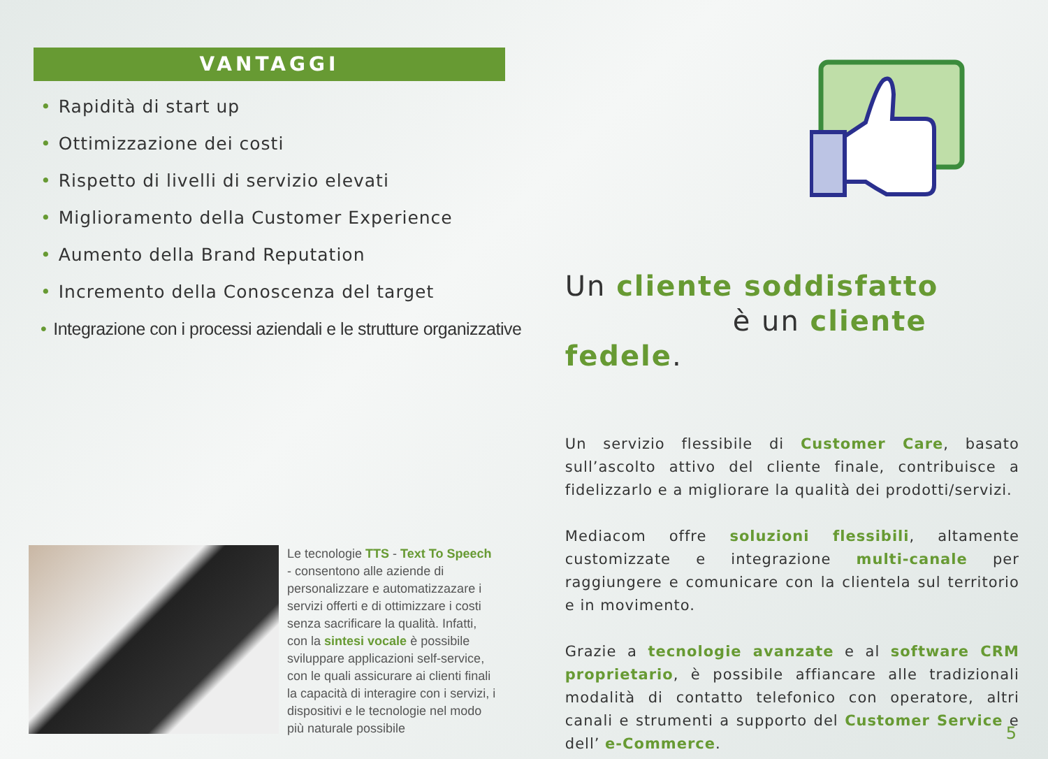VANTAGGI
• Rapidità di start up
• Ottimizzazione dei costi
• Rispetto di livelli di servizio elevati
• Miglioramento della Customer Experience
• Aumento della Brand Reputation
• Incremento della Conoscenza del target
• Integrazione con i processi aziendali e le strutture organizzative
Le tecnologie TTS - Text To Speech - consentono alle aziende di personalizzare e automatizzazare i servizi offerti e di ottimizzare i costi senza sacrificare la qualità. Infatti, con la sintesi vocale è possibile sviluppare applicazioni self-service, con le quali assicurare ai clienti finali la capacità di interagire con i servizi, i dispositivi e le tecnologie nel modo più naturale possibile
Un cliente soddisfatto
è un cliente fedele.
Un servizio flessibile di Customer Care, basato sull’ascolto attivo del cliente finale, contribuisce a fidelizzarlo e a migliorare la qualità dei prodotti/servizi.
Mediacom offre soluzioni flessibili, altamente customizzate e integrazione multi-canale per raggiungere e comunicare con la clientela sul territorio e in movimento.
Grazie a tecnologie avanzate e al software CRM proprietario, è possibile affiancare alle tradizionali modalità di contatto telefonico con operatore, altri canali e strumenti a supporto del Customer Service e dell’ e-Commerce.
5